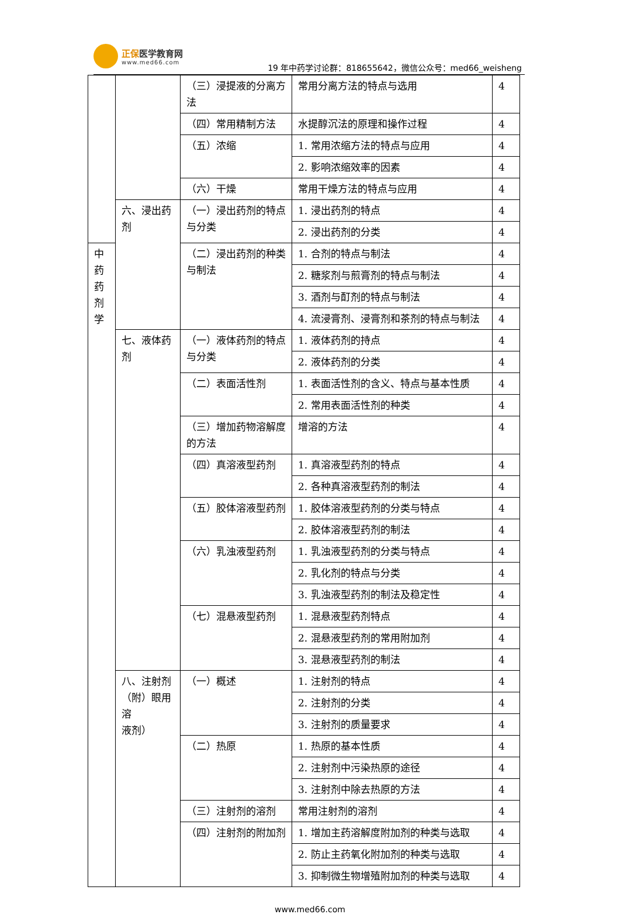正保医学教育网
www.med66.com
19 年中药学讨论群：818655642，微信公众号：med66_weisheng
| | | （三）浸提液的分离方法 | 常用分离方法的特点与选用 | 4 |
| | | （四）常用精制方法 | 水提醇沉法的原理和操作过程 | 4 |
| | | （五）浓缩 | 1. 常用浓缩方法的特点与应用 | 4 |
| | | | 2. 影响浓缩效率的因素 | 4 |
| | | （六）干燥 | 常用干燥方法的特点与应用 | 4 |
| | 六、浸出药剂 | （一）浸出药剂的特点与分类 | 1. 浸出药剂的特点 | 4 |
| | | | 2. 浸出药剂的分类 | 4 |
| 中 药 药 剂 学 | | （二）浸出药剂的种类与制法 | 1. 合剂的特点与制法 | 4 |
| | | | 2. 糖浆剂与煎膏剂的特点与制法 | 4 |
| | | | 3. 酒剂与酊剂的特点与制法 | 4 |
| | | | 4. 流浸膏剂、浸膏剂和茶剂的特点与制法 | 4 |
| | 七、液体药剂 | （一）液体药剂的特点与分类 | 1. 液体药剂的持点 | 4 |
| | | | 2. 液体药剂的分类 | 4 |
| | | （二）表面活性剂 | 1. 表面活性剂的含义、特点与基本性质 | 4 |
| | | | 2. 常用表面活性剂的种类 | 4 |
| | | （三）增加药物溶解度的方法 | 增溶的方法 | 4 |
| | | （四）真溶液型药剂 | 1. 真溶液型药剂的特点 | 4 |
| | | | 2. 各种真溶液型药剂的制法 | 4 |
| | | （五）胶体溶液型药剂 | 1. 胶体溶液型药剂的分类与特点 | 4 |
| | | | 2. 胶体溶液型药剂的制法 | 4 |
| | | （六）乳浊液型药剂 | 1. 乳浊液型药剂的分类与特点 | 4 |
| | | | 2. 乳化剂的特点与分类 | 4 |
| | | | 3. 乳浊液型药剂的制法及稳定性 | 4 |
| | | （七）混悬液型药剂 | 1. 混悬液型药剂特点 | 4 |
| | | | 2. 混悬液型药剂的常用附加剂 | 4 |
| | | | 3. 混悬液型药剂的制法 | 4 |
| | 八、注射剂（附）眼用溶 液剂） | （一）概述 | 1. 注射剂的特点 | 4 |
| | | | 2. 注射剂的分类 | 4 |
| | | | 3. 注射剂的质量要求 | 4 |
| | | （二）热原 | 1. 热原的基本性质 | 4 |
| | | | 2. 注射剂中污染热原的途径 | 4 |
| | | | 3. 注射剂中除去热原的方法 | 4 |
| | | （三）注射剂的溶剂 | 常用注射剂的溶剂 | 4 |
| | | （四）注射剂的附加剂 | 1. 增加主药溶解度附加剂的种类与选取 | 4 |
| | | | 2. 防止主药氧化附加剂的种类与选取 | 4 |
| | | | 3. 抑制微生物增殖附加剂的种类与选取 | 4 |
www.med66.com